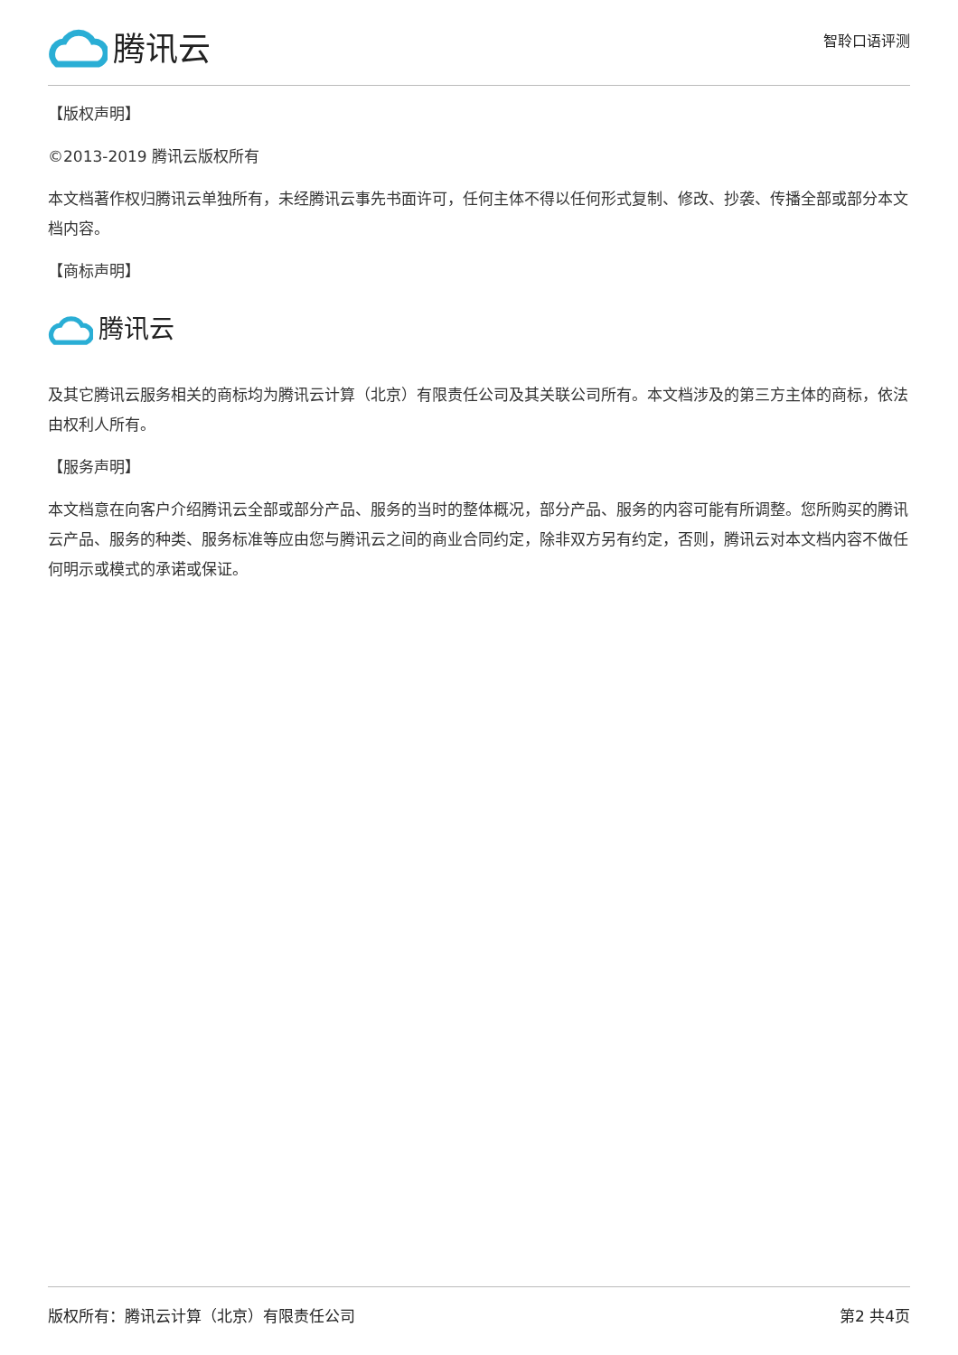腾讯云
智聆口语评测
【版权声明】
©2013-2019 腾讯云版权所有
本文档著作权归腾讯云单独所有，未经腾讯云事先书面许可，任何主体不得以任何形式复制、修改、抄袭、传播全部或部分本文档内容。
【商标声明】
腾讯云
及其它腾讯云服务相关的商标均为腾讯云计算（北京）有限责任公司及其关联公司所有。本文档涉及的第三方主体的商标，依法由权利人所有。
【服务声明】
本文档意在向客户介绍腾讯云全部或部分产品、服务的当时的整体概况，部分产品、服务的内容可能有所调整。您所购买的腾讯云产品、服务的种类、服务标准等应由您与腾讯云之间的商业合同约定，除非双方另有约定，否则，腾讯云对本文档内容不做任何明示或模式的承诺或保证。
版权所有：腾讯云计算（北京）有限责任公司 第2 共4页